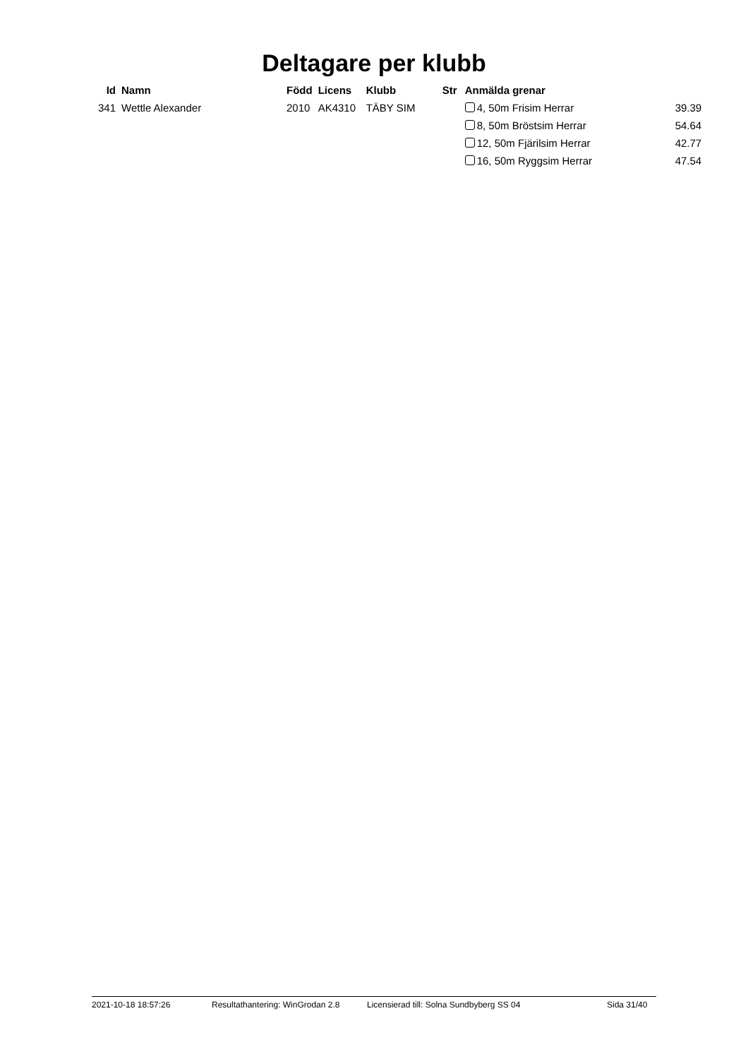Deltagare per klubb
| Id | Namn | Född | Licens | Klubb | Str | Anmälda grenar | |
| --- | --- | --- | --- | --- | --- | --- | --- |
| 341 | Wettle Alexander | 2010 | AK4310 | TÄBY SIM | | 4, 50m Frisim Herrar | 39.39 |
| | | | | | | 8, 50m Bröstsim Herrar | 54.64 |
| | | | | | | 12, 50m Fjärilsim Herrar | 42.77 |
| | | | | | | 16, 50m Ryggsim Herrar | 47.54 |
2021-10-18 18:57:26 Resultathantering: WinGrodan 2.8 Licensierad till: Solna Sundbyberg SS 04 Sida 31/40